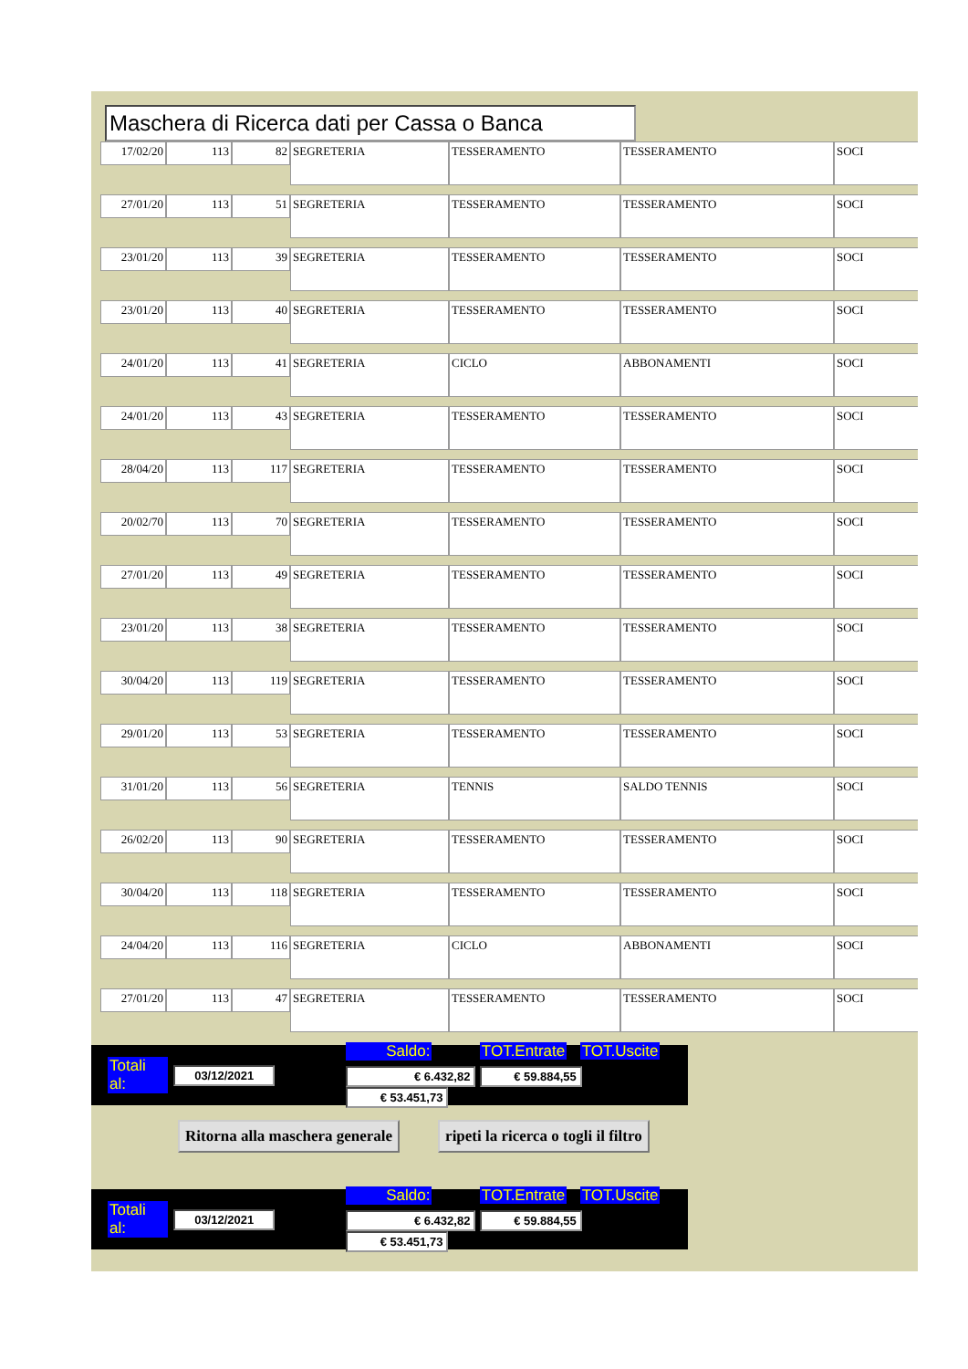Maschera di Ricerca dati per Cassa o Banca
| 17/02/20 | 113 | 82 | SEGRETERIA | TESSERAMENTO | TESSERAMENTO | SOCI |
| 27/01/20 | 113 | 51 | SEGRETERIA | TESSERAMENTO | TESSERAMENTO | SOCI |
| 23/01/20 | 113 | 39 | SEGRETERIA | TESSERAMENTO | TESSERAMENTO | SOCI |
| 23/01/20 | 113 | 40 | SEGRETERIA | TESSERAMENTO | TESSERAMENTO | SOCI |
| 24/01/20 | 113 | 41 | SEGRETERIA | CICLO | ABBONAMENTI | SOCI |
| 24/01/20 | 113 | 43 | SEGRETERIA | TESSERAMENTO | TESSERAMENTO | SOCI |
| 28/04/20 | 113 | 117 | SEGRETERIA | TESSERAMENTO | TESSERAMENTO | SOCI |
| 20/02/70 | 113 | 70 | SEGRETERIA | TESSERAMENTO | TESSERAMENTO | SOCI |
| 27/01/20 | 113 | 49 | SEGRETERIA | TESSERAMENTO | TESSERAMENTO | SOCI |
| 23/01/20 | 113 | 38 | SEGRETERIA | TESSERAMENTO | TESSERAMENTO | SOCI |
| 30/04/20 | 113 | 119 | SEGRETERIA | TESSERAMENTO | TESSERAMENTO | SOCI |
| 29/01/20 | 113 | 53 | SEGRETERIA | TESSERAMENTO | TESSERAMENTO | SOCI |
| 31/01/20 | 113 | 56 | SEGRETERIA | TENNIS | SALDO TENNIS | SOCI |
| 26/02/20 | 113 | 90 | SEGRETERIA | TESSERAMENTO | TESSERAMENTO | SOCI |
| 30/04/20 | 113 | 118 | SEGRETERIA | TESSERAMENTO | TESSERAMENTO | SOCI |
| 24/04/20 | 113 | 116 | SEGRETERIA | CICLO | ABBONAMENTI | SOCI |
| 27/01/20 | 113 | 47 | SEGRETERIA | TESSERAMENTO | TESSERAMENTO | SOCI |
Totali al: 03/12/2021
Saldo: TOT.Entrate TOT.Uscite
€ 6.432,82 € 59.884,55 € 53.451,73
Ritorna alla maschera generale ripeti la ricerca o togli il filtro
Totali al: 03/12/2021
Saldo: TOT.Entrate TOT.Uscite
€ 6.432,82 € 59.884,55 € 53.451,73